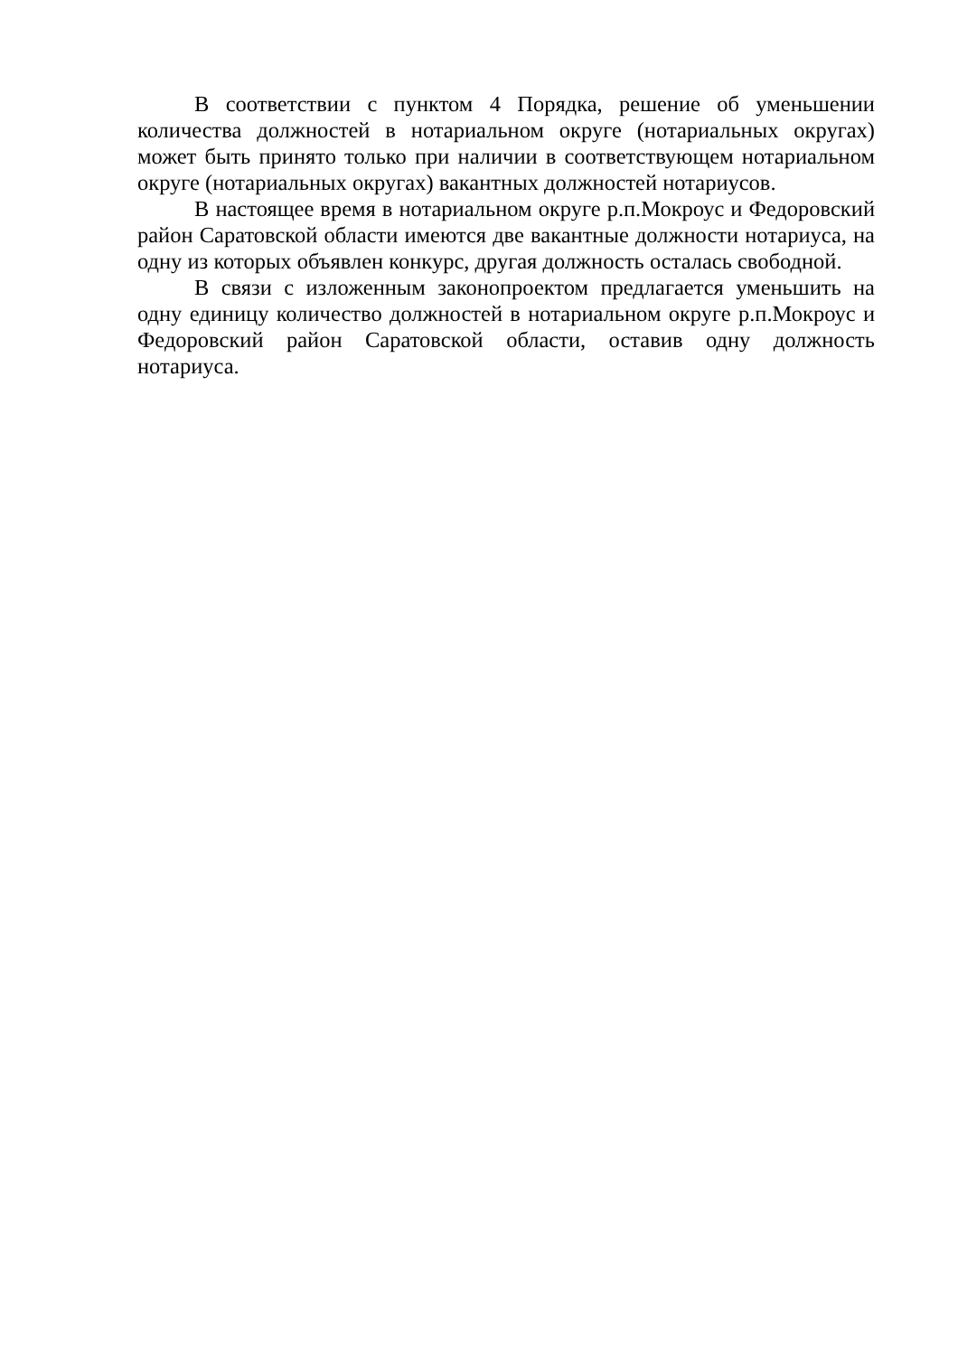В соответствии с пунктом 4 Порядка, решение об уменьшении количества должностей в нотариальном округе (нотариальных округах) может быть принято только при наличии в соответствующем нотариальном округе (нотариальных округах) вакантных должностей нотариусов.
В настоящее время в нотариальном округе р.п.Мокроус и Федоровский район Саратовской области имеются две вакантные должности нотариуса, на одну из которых объявлен конкурс, другая должность осталась свободной.
В связи с изложенным законопроектом предлагается уменьшить на одну единицу количество должностей в нотариальном округе р.п.Мокроус и Федоровский район Саратовской области, оставив одну должность нотариуса.